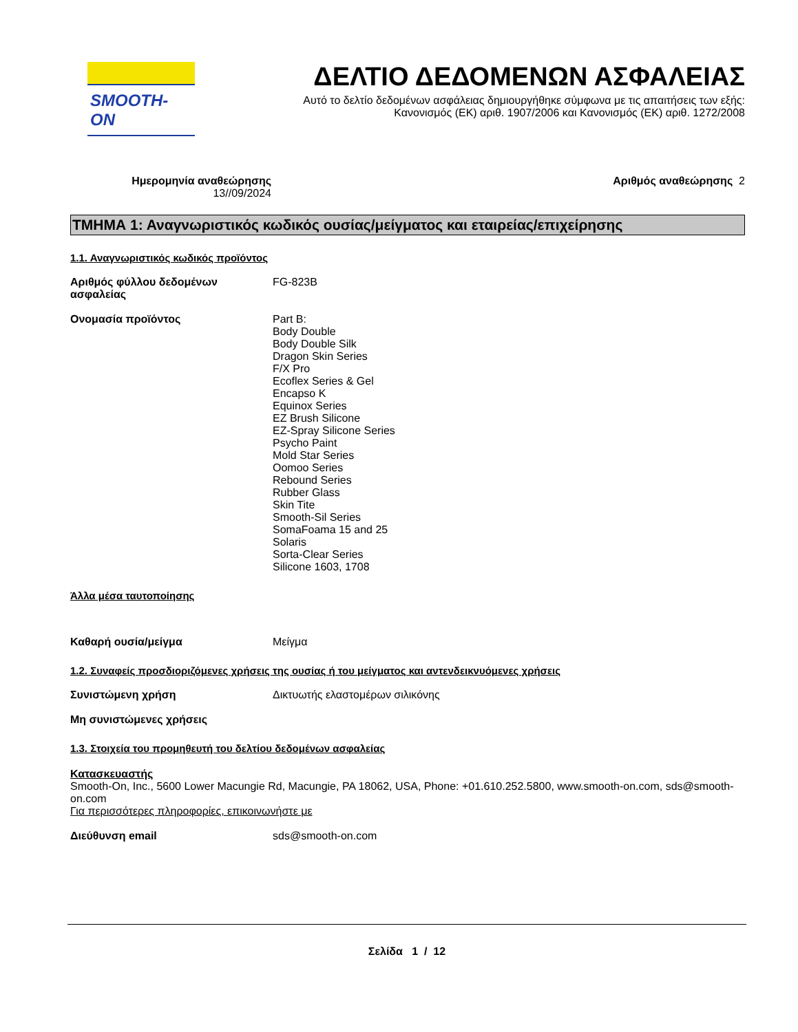SMOOTH-ON
ΔΕΛΤΙΟ ΔΕΔΟΜΕΝΩΝ ΑΣΦΑΛΕΙΑΣ
Αυτό το δελτίο δεδομένων ασφάλειας δημιουργήθηκε σύμφωνα με τις απαιτήσεις των εξής:
Κανονισμός (ΕΚ) αριθ. 1907/2006 και Κανονισμός (ΕΚ) αριθ. 1272/2008
Ημερομηνία αναθεώρησης
13//09/2024
Αριθμός αναθεώρησης 2
ΤΜΗΜΑ 1: Αναγνωριστικός κωδικός ουσίας/μείγματος και εταιρείας/επιχείρησης
1.1. Αναγνωριστικός κωδικός προϊόντος
Αριθμός φύλλου δεδομένων ασφαλείας
FG-823B
Ονομασία προϊόντος Part B:
Body Double
Body Double Silk
Dragon Skin Series
F/X Pro
Ecoflex Series & Gel
Encapso K
Equinox Series
EZ Brush Silicone
EZ-Spray Silicone Series
Psycho Paint
Mold Star Series
Oomoo Series
Rebound Series
Rubber Glass
Skin Tite
Smooth-Sil Series
SomaFoama 15 and 25
Solaris
Sorta-Clear Series
Silicone 1603, 1708
Άλλα μέσα ταυτοποίησης
Καθαρή ουσία/μείγμα Μείγμα
1.2. Συναφείς προσδιοριζόμενες χρήσεις της ουσίας ή του μείγματος και αντενδεικνυόμενες χρήσεις
Συνιστώμενη χρήση Δικτυωτής ελαστομέρων σιλικόνης
Μη συνιστώμενες χρήσεις
1.3. Στοιχεία του προμηθευτή του δελτίου δεδομένων ασφαλείας
Κατασκευαστής
Smooth-On, Inc., 5600 Lower Macungie Rd, Macungie, PA 18062, USA, Phone: +01.610.252.5800, www.smooth-on.com, sds@smooth-on.com
Για περισσότερες πληροφορίες, επικοινωνήστε με
Διεύθυνση email sds@smooth-on.com
Σελίδα 1 / 12